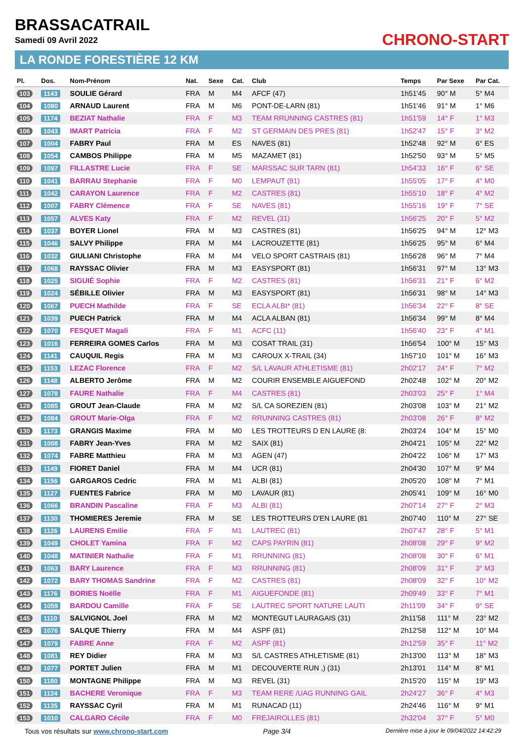BRASSACATRAIL
Samedi 09 Avril 2022 CHRONO-START
LA RONDE FORESTIÈRE 12 KM
| Pl. | Dos. | Nom-Prénom | Nat. | Sexe | Cat. | Club | Temps | Par Sexe | Par Cat. |
| --- | --- | --- | --- | --- | --- | --- | --- | --- | --- |
| 103 | 1143 | SOULIE Gérard | FRA | M | M4 | AFCF (47) | 1h51'45 | 90° M | 5° M4 |
| 104 | 1080 | ARNAUD Laurent | FRA | M | M6 | PONT-DE-LARN (81) | 1h51'46 | 91° M | 1° M6 |
| 105 | 1174 | BEZIAT Nathalie | FRA | F | M3 | TEAM RRUNNING CASTRES (81) | 1h51'59 | 14° F | 1° M3 |
| 106 | 1043 | IMART Patricia | FRA | F | M2 | ST GERMAIN DES PRES (81) | 1h52'47 | 15° F | 3° M2 |
| 107 | 1004 | FABRY Paul | FRA | M | ES | NAVES (81) | 1h52'48 | 92° M | 6° ES |
| 108 | 1054 | CAMBOS Philippe | FRA | M | M5 | MAZAMET (81) | 1h52'50 | 93° M | 5° M5 |
| 109 | 1097 | FILLASTRE Lucie | FRA | F | SE | MARSSAC SUR TARN (81) | 1h54'33 | 16° F | 6° SE |
| 110 | 1041 | BARRAU Stephanie | FRA | F | M0 | LEMPAUT (81) | 1h55'05 | 17° F | 4° M0 |
| 111 | 1042 | CARAYON Laurence | FRA | F | M2 | CASTRES (81) | 1h55'10 | 18° F | 4° M2 |
| 112 | 1007 | FABRY Clémence | FRA | F | SE | NAVES (81) | 1h55'16 | 19° F | 7° SE |
| 113 | 1057 | ALVES Katy | FRA | F | M2 | REVEL (31) | 1h56'25 | 20° F | 5° M2 |
| 114 | 1037 | BOYER Lionel | FRA | M | M3 | CASTRES (81) | 1h56'25 | 94° M | 12° M3 |
| 115 | 1046 | SALVY Philippe | FRA | M | M4 | LACROUZETTE (81) | 1h56'25 | 95° M | 6° M4 |
| 116 | 1032 | GIULIANI Christophe | FRA | M | M4 | VELO SPORT CASTRAIS (81) | 1h56'28 | 96° M | 7° M4 |
| 117 | 1068 | RAYSSAC Olivier | FRA | M | M3 | EASYSPORT (81) | 1h56'31 | 97° M | 13° M3 |
| 118 | 1025 | SIGUIÉ Sophie | FRA | F | M2 | CASTRES (81) | 1h56'31 | 21° F | 6° M2 |
| 119 | 1024 | SÉBILLE Olivier | FRA | M | M3 | EASYSPORT (81) | 1h56'31 | 98° M | 14° M3 |
| 120 | 1067 | PUECH Mathilde | FRA | F | SE | ECLA ALBI* (81) | 1h56'34 | 22° F | 8° SE |
| 121 | 1039 | PUECH Patrick | FRA | M | M4 | ACLA ALBAN (81) | 1h56'34 | 99° M | 8° M4 |
| 122 | 1070 | FESQUET Magali | FRA | F | M1 | ACFC (11) | 1h56'40 | 23° F | 4° M1 |
| 123 | 1016 | FERREIRA GOMES Carlos | FRA | M | M3 | COSAT TRAIL (31) | 1h56'54 | 100° M | 15° M3 |
| 124 | 1141 | CAUQUIL Regis | FRA | M | M3 | CAROUX X-TRAIL (34) | 1h57'10 | 101° M | 16° M3 |
| 125 | 1153 | LEZAC Florence | FRA | F | M2 | S/L LAVAUR ATHLETISME (81) | 2h02'17 | 24° F | 7° M2 |
| 126 | 1148 | ALBERTO Jerôme | FRA | M | M2 | COURIR ENSEMBLE AIGUEFOND | 2h02'48 | 102° M | 20° M2 |
| 127 | 1078 | FAURE Nathalie | FRA | F | M4 | CASTRES (81) | 2h03'03 | 25° F | 1° M4 |
| 128 | 1085 | GROUT Jean-Claude | FRA | M | M2 | S/L CA SOREZIEN (81) | 2h03'08 | 103° M | 21° M2 |
| 129 | 1084 | GROUT Marie-Olga | FRA | F | M2 | RRUNNING CASTRES (81) | 2h03'08 | 26° F | 8° M2 |
| 130 | 1173 | GRANGIS Maxime | FRA | M | M0 | LES TROTTEURS D EN LAURE (8: | 2h03'24 | 104° M | 15° M0 |
| 131 | 1008 | FABRY Jean-Yves | FRA | M | M2 | SAIX (81) | 2h04'21 | 105° M | 22° M2 |
| 132 | 1074 | FABRE Matthieu | FRA | M | M3 | AGEN (47) | 2h04'22 | 106° M | 17° M3 |
| 133 | 1149 | FIORET Daniel | FRA | M | M4 | UCR (81) | 2h04'30 | 107° M | 9° M4 |
| 134 | 1156 | GARGAROS Cedric | FRA | M | M1 | ALBI (81) | 2h05'20 | 108° M | 7° M1 |
| 135 | 1127 | FUENTES Fabrice | FRA | M | M0 | LAVAUR (81) | 2h05'41 | 109° M | 16° M0 |
| 136 | 1066 | BRANDIN Pascaline | FRA | F | M3 | ALBI (81) | 2h07'14 | 27° F | 2° M3 |
| 137 | 1130 | THOMIERES Jeremie | FRA | M | SE | LES TROTTEURS D'EN LAURE (81 | 2h07'40 | 110° M | 27° SE |
| 138 | 1126 | LAURENS Emilie | FRA | F | M1 | LAUTREC (81) | 2h07'47 | 28° F | 5° M1 |
| 139 | 1049 | CHOLET Yamina | FRA | F | M2 | CAPS PAYRIN (81) | 2h08'08 | 29° F | 9° M2 |
| 140 | 1048 | MATINIER Nathalie | FRA | F | M1 | RRUNNING (81) | 2h08'08 | 30° F | 6° M1 |
| 141 | 1063 | BARY Laurence | FRA | F | M3 | RRUNNING (81) | 2h08'09 | 31° F | 3° M3 |
| 142 | 1072 | BARY THOMAS Sandrine | FRA | F | M2 | CASTRES (81) | 2h08'09 | 32° F | 10° M2 |
| 143 | 1176 | BORIES Noëlle | FRA | F | M1 | AIGUEFONDE (81) | 2h09'49 | 33° F | 7° M1 |
| 144 | 1059 | BARDOU Camille | FRA | F | SE | LAUTREC SPORT NATURE LAUTI | 2h11'09 | 34° F | 9° SE |
| 145 | 1110 | SALVIGNOL Joel | FRA | M | M2 | MONTEGUT LAURAGAIS (31) | 2h11'58 | 111° M | 23° M2 |
| 146 | 1076 | SALQUE Thierry | FRA | M | M4 | ASPF (81) | 2h12'58 | 112° M | 10° M4 |
| 147 | 1079 | FABRE Anne | FRA | F | M2 | ASPF (81) | 2h12'59 | 35° F | 11° M2 |
| 148 | 1081 | REY Didier | FRA | M | M3 | S/L CASTRES ATHLETISME (81) | 2h13'00 | 113° M | 18° M3 |
| 149 | 1077 | PORTET Julien | FRA | M | M1 | DECOUVERTE RUN ,) (31) | 2h13'01 | 114° M | 8° M1 |
| 150 | 1180 | MONTAGNE Philippe | FRA | M | M3 | REVEL (31) | 2h15'20 | 115° M | 19° M3 |
| 151 | 1124 | BACHERE Veronique | FRA | F | M3 | TEAM RERE /UAG RUNNING GAIL | 2h24'27 | 36° F | 4° M3 |
| 152 | 1135 | RAYSSAC Cyril | FRA | M | M1 | RUNACAD (11) | 2h24'46 | 116° M | 9° M1 |
| 153 | 1010 | CALGARO Cécile | FRA | F | M0 | FREJAIROLLES (81) | 2h32'04 | 37° F | 5° M0 |
Tous vos résultats sur www.chrono-start.com Page 3/4 Dernière mise à jour le 09/04/2022 14:42:29